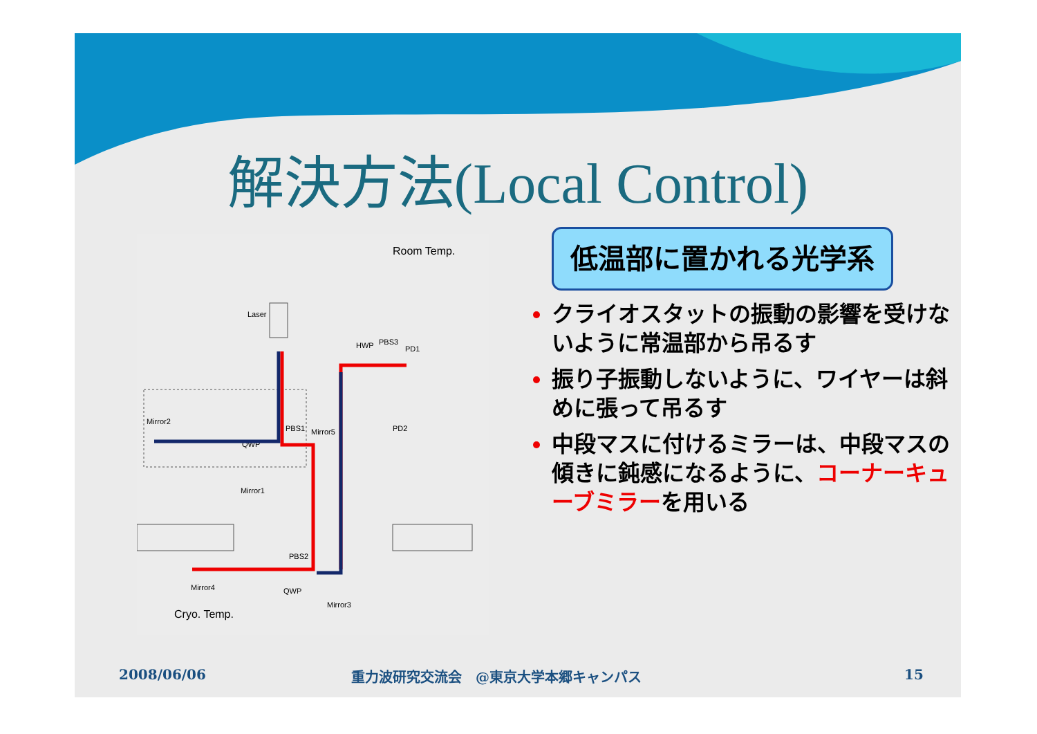解決方法(Local Control)
Room Temp.
Laser
HWP
PBS3
PD1
PD2
Mirror2
PBS1
Mirror5
QWP
Mirror1
PBS2
QWP
Mirror3
Mirror4
Cryo. Temp.
低温部に置かれる光学系
クライオスタットの振動の影響を受けないように常温部から吊るす
振り子振動しないように、ワイヤーは斜めに張って吊るす
中段マスに付けるミラーは、中段マスの傾きに鈍感になるように、コーナーキューブミラーを用いる
2008/06/06
重力波研究交流会　@東京大学本郷キャンパス
15